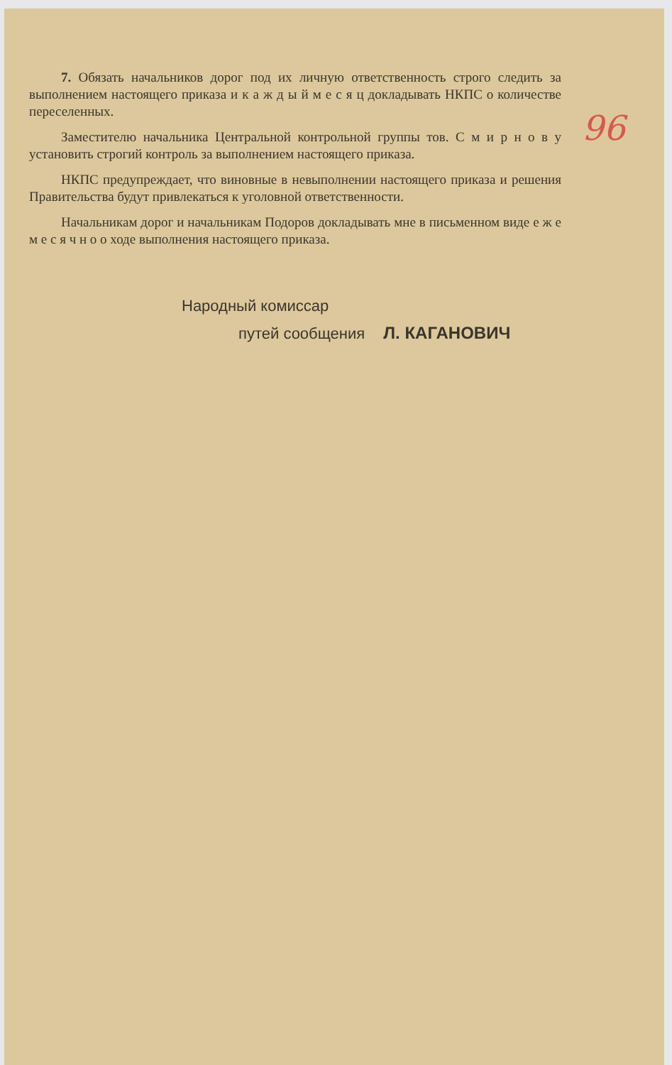96
7. Обязать начальников дорог под их личную ответственность строго следить за выполнением настоящего приказа и к а ж д ы й м е с я ц докладывать НКПС о количестве переселенных.
Заместителю начальника Центральной контрольной группы тов. С м и р н о в у установить строгий контроль за выполнением настоящего приказа.
НКПС предупреждает, что виновные в невыполнении настоящего приказа и решения Правительства будут привлекаться к уголовной ответственности.
Начальникам дорог и начальникам Подоров докладывать мне в письменном виде е ж е м е с я ч н о о ходе выполнения настоящего приказа.
Народный комиссар
путей сообщения Л. КАГАНОВИЧ